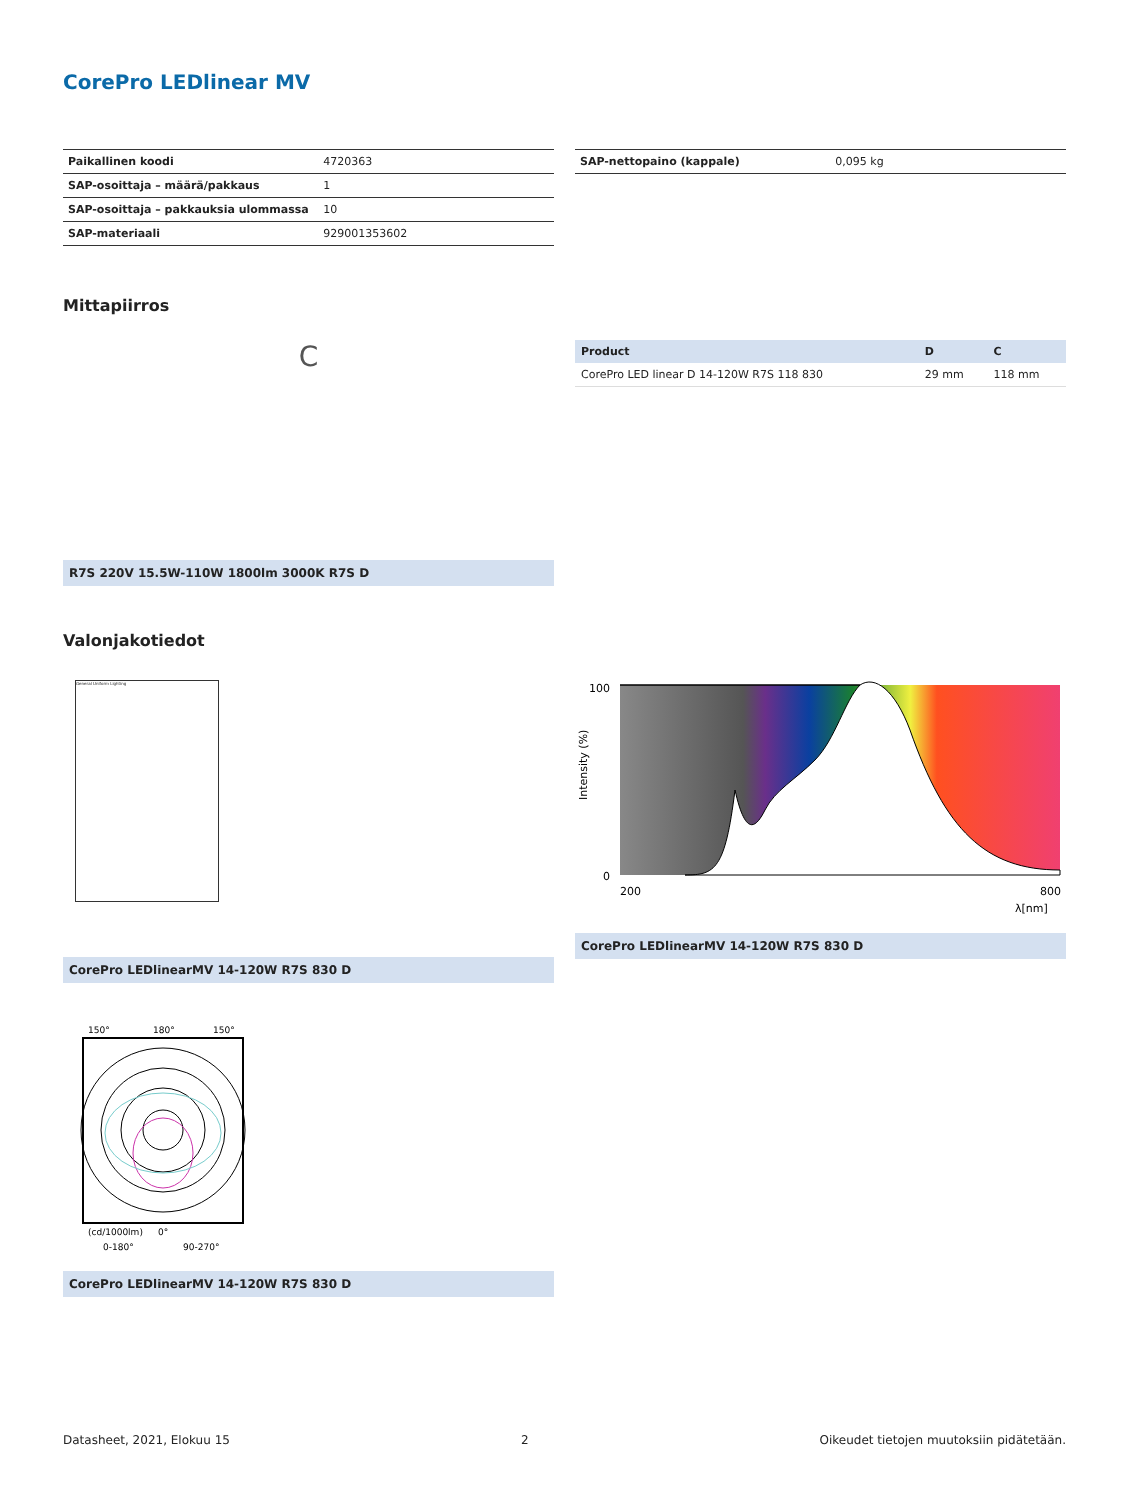CorePro LEDlinear MV
| Paikallinen koodi | 4720363 |
| SAP-osoittaja – määrä/pakkaus | 1 |
| SAP-osoittaja – pakkauksia ulommassa | 10 |
| SAP-materiaali | 929001353602 |
| SAP-nettopaino (kappale) | 0,095 kg |
Mittapiirros
C
R7S 220V 15.5W-110W 1800lm 3000K R7S D
| Product | D | C |
| --- | --- | --- |
| CorePro LED linear D 14-120W R7S 118 830 | 29 mm | 118 mm |
Valonjakotiedot
General Uniform Lighting
CorePro LEDlinearMV 14-120W R7S 830 D
100
0
200
800
λ[nm]
Intensity (%)
CorePro LEDlinearMV 14-120W R7S 830 D
150°
180°
150°
(cd/1000lm)
0°
0-180°
90-270°
CorePro LEDlinearMV 14-120W R7S 830 D
Datasheet, 2021, Elokuu 15 2 Oikeudet tietojen muutoksiin pidätetään.